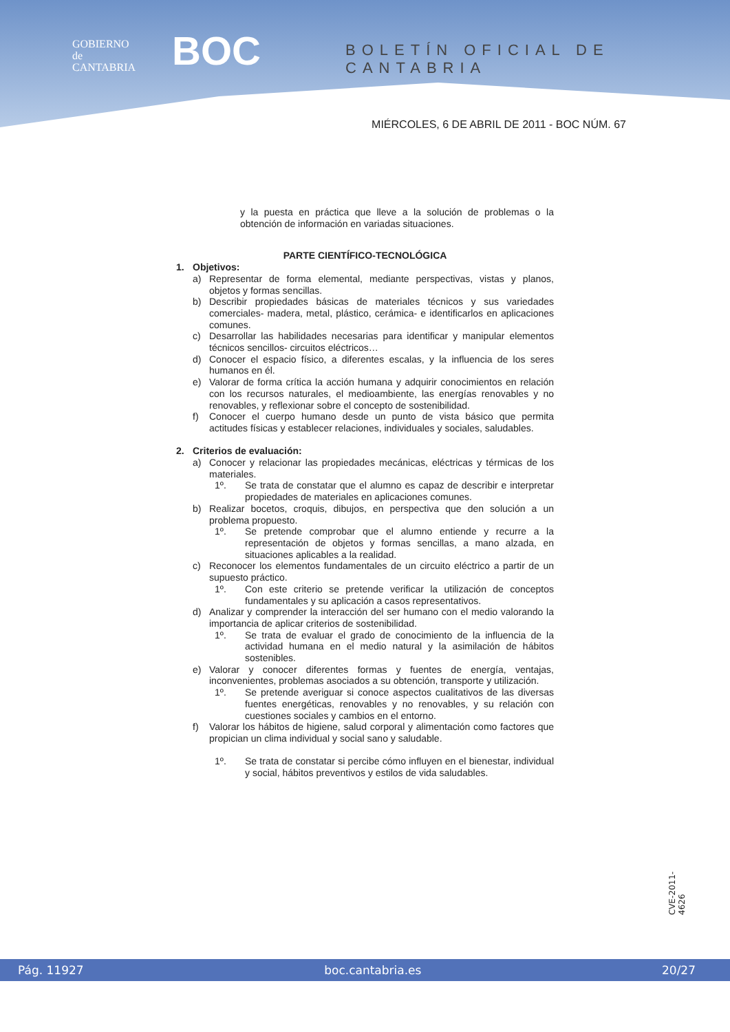GOBIERNO
de
CANTABRIA
BOC BOLETÍN OFICIAL DE CANTABRIA
MIÉRCOLES, 6 DE ABRIL DE 2011 - BOC NÚM. 67
y la puesta en práctica que lleve a la solución de problemas o la obtención de información en variadas situaciones.
PARTE CIENTÍFICO-TECNOLÓGICA
1. Objetivos:
a) Representar de forma elemental, mediante perspectivas, vistas y planos, objetos y formas sencillas.
b) Describir propiedades básicas de materiales técnicos y sus variedades comerciales- madera, metal, plástico, cerámica- e identificarlos en aplicaciones comunes.
c) Desarrollar las habilidades necesarias para identificar y manipular elementos técnicos sencillos- circuitos eléctricos…
d) Conocer el espacio físico, a diferentes escalas, y la influencia de los seres humanos en él.
e) Valorar de forma crítica la acción humana y adquirir conocimientos en relación con los recursos naturales, el medioambiente, las energías renovables y no renovables, y reflexionar sobre el concepto de sostenibilidad.
f) Conocer el cuerpo humano desde un punto de vista básico que permita actitudes físicas y establecer relaciones, individuales y sociales, saludables.
2. Criterios de evaluación:
a) Conocer y relacionar las propiedades mecánicas, eléctricas y térmicas de los materiales.
1º. Se trata de constatar que el alumno es capaz de describir e interpretar propiedades de materiales en aplicaciones comunes.
b) Realizar bocetos, croquis, dibujos, en perspectiva que den solución a un problema propuesto.
1º. Se pretende comprobar que el alumno entiende y recurre a la representación de objetos y formas sencillas, a mano alzada, en situaciones aplicables a la realidad.
c) Reconocer los elementos fundamentales de un circuito eléctrico a partir de un supuesto práctico.
1º. Con este criterio se pretende verificar la utilización de conceptos fundamentales y su aplicación a casos representativos.
d) Analizar y comprender la interacción del ser humano con el medio valorando la importancia de aplicar criterios de sostenibilidad.
1º. Se trata de evaluar el grado de conocimiento de la influencia de la actividad humana en el medio natural y la asimilación de hábitos sostenibles.
e) Valorar y conocer diferentes formas y fuentes de energía, ventajas, inconvenientes, problemas asociados a su obtención, transporte y utilización.
1º. Se pretende averiguar si conoce aspectos cualitativos de las diversas fuentes energéticas, renovables y no renovables, y su relación con cuestiones sociales y cambios en el entorno.
f) Valorar los hábitos de higiene, salud corporal y alimentación como factores que propician un clima individual y social sano y saludable.
1º. Se trata de constatar si percibe cómo influyen en el bienestar, individual y social, hábitos preventivos y estilos de vida saludables.
CVE-2011-4626
Pág. 11927 boc.cantabria.es 20/27